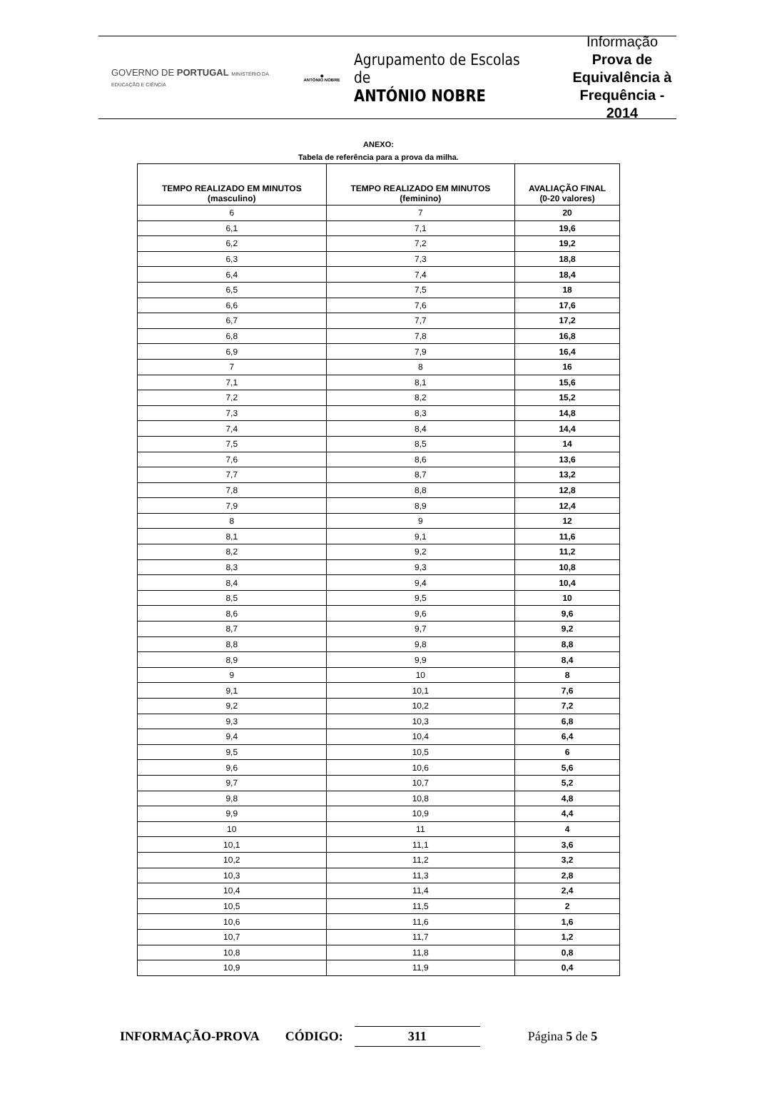GOVERNO DE PORTUGAL MINISTÉRIO DA EDUCAÇÃO E CIÊNCIA
◆
ANTÓNIO NOBRE
Agrupamento de Escolas de
ANTÓNIO NOBRE
Informação
Prova de
Equivalência à
Frequência - 2014
ANEXO:
Tabela de referência para a prova da milha.
| TEMPO REALIZADO EM MINUTOS (masculino) | TEMPO REALIZADO EM MINUTOS (feminino) | AVALIAÇÃO FINAL (0-20 valores) |
| --- | --- | --- |
| 6 | 7 | 20 |
| 6,1 | 7,1 | 19,6 |
| 6,2 | 7,2 | 19,2 |
| 6,3 | 7,3 | 18,8 |
| 6,4 | 7,4 | 18,4 |
| 6,5 | 7,5 | 18 |
| 6,6 | 7,6 | 17,6 |
| 6,7 | 7,7 | 17,2 |
| 6,8 | 7,8 | 16,8 |
| 6,9 | 7,9 | 16,4 |
| 7 | 8 | 16 |
| 7,1 | 8,1 | 15,6 |
| 7,2 | 8,2 | 15,2 |
| 7,3 | 8,3 | 14,8 |
| 7,4 | 8,4 | 14,4 |
| 7,5 | 8,5 | 14 |
| 7,6 | 8,6 | 13,6 |
| 7,7 | 8,7 | 13,2 |
| 7,8 | 8,8 | 12,8 |
| 7,9 | 8,9 | 12,4 |
| 8 | 9 | 12 |
| 8,1 | 9,1 | 11,6 |
| 8,2 | 9,2 | 11,2 |
| 8,3 | 9,3 | 10,8 |
| 8,4 | 9,4 | 10,4 |
| 8,5 | 9,5 | 10 |
| 8,6 | 9,6 | 9,6 |
| 8,7 | 9,7 | 9,2 |
| 8,8 | 9,8 | 8,8 |
| 8,9 | 9,9 | 8,4 |
| 9 | 10 | 8 |
| 9,1 | 10,1 | 7,6 |
| 9,2 | 10,2 | 7,2 |
| 9,3 | 10,3 | 6,8 |
| 9,4 | 10,4 | 6,4 |
| 9,5 | 10,5 | 6 |
| 9,6 | 10,6 | 5,6 |
| 9,7 | 10,7 | 5,2 |
| 9,8 | 10,8 | 4,8 |
| 9,9 | 10,9 | 4,4 |
| 10 | 11 | 4 |
| 10,1 | 11,1 | 3,6 |
| 10,2 | 11,2 | 3,2 |
| 10,3 | 11,3 | 2,8 |
| 10,4 | 11,4 | 2,4 |
| 10,5 | 11,5 | 2 |
| 10,6 | 11,6 | 1,6 |
| 10,7 | 11,7 | 1,2 |
| 10,8 | 11,8 | 0,8 |
| 10,9 | 11,9 | 0,4 |
INFORMAÇÃO-PROVA CÓDIGO: 311 Página 5 de 5